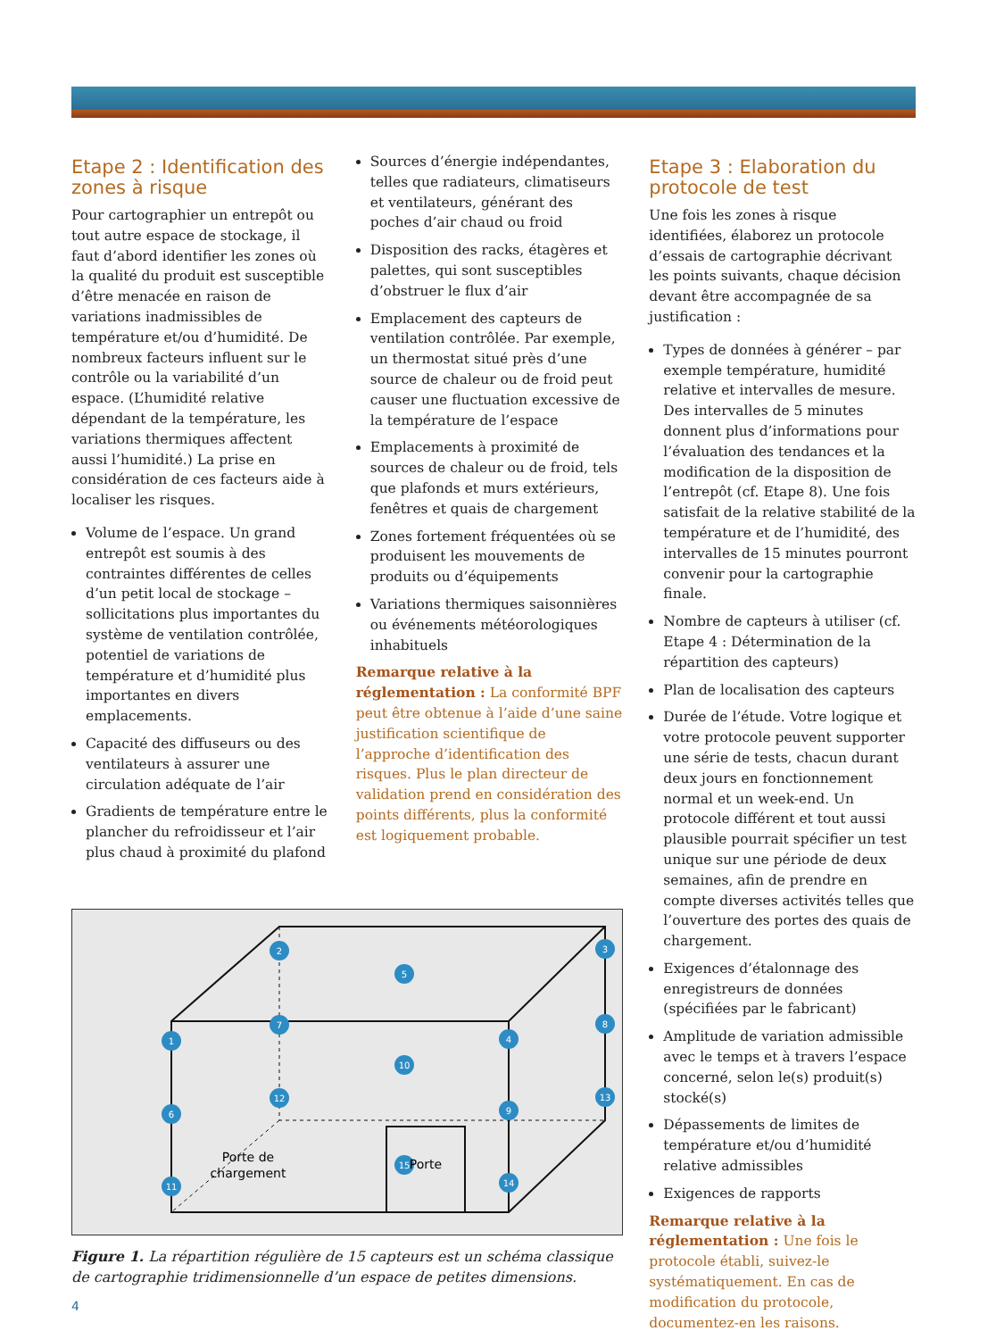Etape 2 : Identification des zones à risque
Pour cartographier un entrepôt ou tout autre espace de stockage, il faut d’abord identifier les zones où la qualité du produit est susceptible d’être menacée en raison de variations inadmissibles de température et/ou d’humidité. De nombreux facteurs influent sur le contrôle ou la variabilité d’un espace. (L’humidité relative dépendant de la température, les variations thermiques affectent aussi l’humidité.) La prise en considération de ces facteurs aide à localiser les risques.
Volume de l’espace. Un grand entrepôt est soumis à des contraintes différentes de celles d’un petit local de stockage – sollicitations plus importantes du système de ventilation contrôlée, potentiel de variations de température et d’humidité plus importantes en divers emplacements.
Capacité des diffuseurs ou des ventilateurs à assurer une circulation adéquate de l’air
Gradients de température entre le plancher du refroidisseur et l’air plus chaud à proximité du plafond
Sources d’énergie indépendantes, telles que radiateurs, climatiseurs et ventilateurs, générant des poches d’air chaud ou froid
Disposition des racks, étagères et palettes, qui sont susceptibles d’obstruer le flux d’air
Emplacement des capteurs de ventilation contrôlée. Par exemple, un thermostat situé près d’une source de chaleur ou de froid peut causer une fluctuation excessive de la température de l’espace
Emplacements à proximité de sources de chaleur ou de froid, tels que plafonds et murs extérieurs, fenêtres et quais de chargement
Zones fortement fréquentées où se produisent les mouvements de produits ou d’équipements
Variations thermiques saisonnières ou événements météorologiques inhabituels
Remarque relative à la réglementation : La conformité BPF peut être obtenue à l’aide d’une saine justification scientifique de l’approche d’identification des risques. Plus le plan directeur de validation prend en considération des points différents, plus la conformité est logiquement probable.
Etape 3 : Elaboration du protocole de test
Une fois les zones à risque identifiées, élaborez un protocole d’essais de cartographie décrivant les points suivants, chaque décision devant être accompagnée de sa justification :
Types de données à générer – par exemple température, humidité relative et intervalles de mesure. Des intervalles de 5 minutes donnent plus d’informations pour l’évaluation des tendances et la modification de la disposition de l’entrepôt (cf. Etape 8). Une fois satisfait de la relative stabilité de la température et de l’humidité, des intervalles de 15 minutes pourront convenir pour la cartographie finale.
Nombre de capteurs à utiliser (cf. Etape 4 : Détermination de la répartition des capteurs)
Plan de localisation des capteurs
Durée de l’étude. Votre logique et votre protocole peuvent supporter une série de tests, chacun durant deux jours en fonctionnement normal et un week-end. Un protocole différent et tout aussi plausible pourrait spécifier un test unique sur une période de deux semaines, afin de prendre en compte diverses activités telles que l’ouverture des portes des quais de chargement.
Exigences d’étalonnage des enregistreurs de données (spécifiées par le fabricant)
Amplitude de variation admissible avec le temps et à travers l’espace concerné, selon le(s) produit(s) stocké(s)
Dépassements de limites de température et/ou d’humidité relative admissibles
Exigences de rapports
Remarque relative à la réglementation : Une fois le protocole établi, suivez-le systématiquement. En cas de modification du protocole, documentez-en les raisons.
1
2
3
4
5
6
7
8
9
10
11
12
13
14
15
Porte de
chargement
Porte
Figure 1. La répartition régulière de 15 capteurs est un schéma classique de cartographie tridimensionnelle d’un espace de petites dimensions.
4